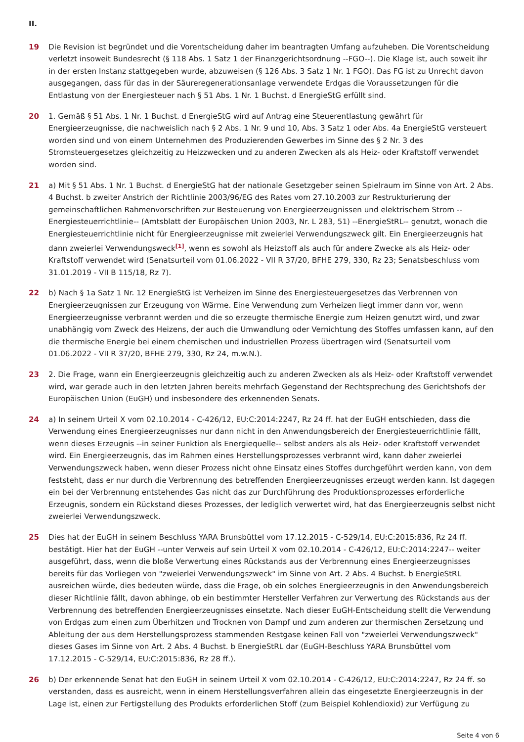II.
19 Die Revision ist begründet und die Vorentscheidung daher im beantragten Umfang aufzuheben. Die Vorentscheidung verletzt insoweit Bundesrecht (§ 118 Abs. 1 Satz 1 der Finanzgerichtsordnung --FGO--). Die Klage ist, auch soweit ihr in der ersten Instanz stattgegeben wurde, abzuweisen (§ 126 Abs. 3 Satz 1 Nr. 1 FGO). Das FG ist zu Unrecht davon ausgegangen, dass für das in der Säureregenerationsanlage verwendete Erdgas die Voraussetzungen für die Entlastung von der Energiesteuer nach § 51 Abs. 1 Nr. 1 Buchst. d EnergieStG erfüllt sind.
20 1. Gemäß § 51 Abs. 1 Nr. 1 Buchst. d EnergieStG wird auf Antrag eine Steuerentlastung gewährt für Energieerzeugnisse, die nachweislich nach § 2 Abs. 1 Nr. 9 und 10, Abs. 3 Satz 1 oder Abs. 4a EnergieStG versteuert worden sind und von einem Unternehmen des Produzierenden Gewerbes im Sinne des § 2 Nr. 3 des Stromsteuergesetzes gleichzeitig zu Heizzwecken und zu anderen Zwecken als als Heiz- oder Kraftstoff verwendet worden sind.
21 a) Mit § 51 Abs. 1 Nr. 1 Buchst. d EnergieStG hat der nationale Gesetzgeber seinen Spielraum im Sinne von Art. 2 Abs. 4 Buchst. b zweiter Anstrich der Richtlinie 2003/96/EG des Rates vom 27.10.2003 zur Restrukturierung der gemeinschaftlichen Rahmenvorschriften zur Besteuerung von Energieerzeugnissen und elektrischem Strom --Energiesteuerrichtlinie-- (Amtsblatt der Europäischen Union 2003, Nr. L 283, 51) --EnergieStRL-- genutzt, wonach die Energiesteuerrichtlinie nicht für Energieerzeugnisse mit zweierlei Verwendungszweck gilt. Ein Energieerzeugnis hat dann zweierlei Verwendungsweck<sup>[1]</sup>, wenn es sowohl als Heizstoff als auch für andere Zwecke als als Heiz- oder Kraftstoff verwendet wird (Senatsurteil vom 01.06.2022 - VII R 37/20, BFHE 279, 330, Rz 23; Senatsbeschluss vom 31.01.2019 - VII B 115/18, Rz 7).
22 b) Nach § 1a Satz 1 Nr. 12 EnergieStG ist Verheizen im Sinne des Energiesteuergesetzes das Verbrennen von Energieerzeugnissen zur Erzeugung von Wärme. Eine Verwendung zum Verheizen liegt immer dann vor, wenn Energieerzeugnisse verbrannt werden und die so erzeugte thermische Energie zum Heizen genutzt wird, und zwar unabhängig vom Zweck des Heizens, der auch die Umwandlung oder Vernichtung des Stoffes umfassen kann, auf den die thermische Energie bei einem chemischen und industriellen Prozess übertragen wird (Senatsurteil vom 01.06.2022 - VII R 37/20, BFHE 279, 330, Rz 24, m.w.N.).
23 2. Die Frage, wann ein Energieerzeugnis gleichzeitig auch zu anderen Zwecken als als Heiz- oder Kraftstoff verwendet wird, war gerade auch in den letzten Jahren bereits mehrfach Gegenstand der Rechtsprechung des Gerichtshofs der Europäischen Union (EuGH) und insbesondere des erkennenden Senats.
24 a) In seinem Urteil X vom 02.10.2014 - C-426/12, EU:C:2014:2247, Rz 24 ff. hat der EuGH entschieden, dass die Verwendung eines Energieerzeugnisses nur dann nicht in den Anwendungsbereich der Energiesteuerrichtlinie fällt, wenn dieses Erzeugnis --in seiner Funktion als Energiequelle-- selbst anders als als Heiz- oder Kraftstoff verwendet wird. Ein Energieerzeugnis, das im Rahmen eines Herstellungsprozesses verbrannt wird, kann daher zweierlei Verwendungszweck haben, wenn dieser Prozess nicht ohne Einsatz eines Stoffes durchgeführt werden kann, von dem feststeht, dass er nur durch die Verbrennung des betreffenden Energieerzeugnisses erzeugt werden kann. Ist dagegen ein bei der Verbrennung entstehendes Gas nicht das zur Durchführung des Produktionsprozesses erforderliche Erzeugnis, sondern ein Rückstand dieses Prozesses, der lediglich verwertet wird, hat das Energieerzeugnis selbst nicht zweierlei Verwendungszweck.
25 Dies hat der EuGH in seinem Beschluss YARA Brunsbüttel vom 17.12.2015 - C-529/14, EU:C:2015:836, Rz 24 ff. bestätigt. Hier hat der EuGH --unter Verweis auf sein Urteil X vom 02.10.2014 - C-426/12, EU:C:2014:2247-- weiter ausgeführt, dass, wenn die bloße Verwertung eines Rückstands aus der Verbrennung eines Energieerzeugnisses bereits für das Vorliegen von "zweierlei Verwendungszweck" im Sinne von Art. 2 Abs. 4 Buchst. b EnergieStRL ausreichen würde, dies bedeuten würde, dass die Frage, ob ein solches Energieerzeugnis in den Anwendungsbereich dieser Richtlinie fällt, davon abhinge, ob ein bestimmter Hersteller Verfahren zur Verwertung des Rückstands aus der Verbrennung des betreffenden Energieerzeugnisses einsetzte. Nach dieser EuGH-Entscheidung stellt die Verwendung von Erdgas zum einen zum Überhitzen und Trocknen von Dampf und zum anderen zur thermischen Zersetzung und Ableitung der aus dem Herstellungsprozess stammenden Restgase keinen Fall von "zweierlei Verwendungszweck" dieses Gases im Sinne von Art. 2 Abs. 4 Buchst. b EnergieStRL dar (EuGH-Beschluss YARA Brunsbüttel vom 17.12.2015 - C-529/14, EU:C:2015:836, Rz 28 ff.).
26 b) Der erkennende Senat hat den EuGH in seinem Urteil X vom 02.10.2014 - C-426/12, EU:C:2014:2247, Rz 24 ff. so verstanden, dass es ausreicht, wenn in einem Herstellungsverfahren allein das eingesetzte Energieerzeugnis in der Lage ist, einen zur Fertigstellung des Produkts erforderlichen Stoff (zum Beispiel Kohlendioxid) zur Verfügung zu
Seite 4 von 6